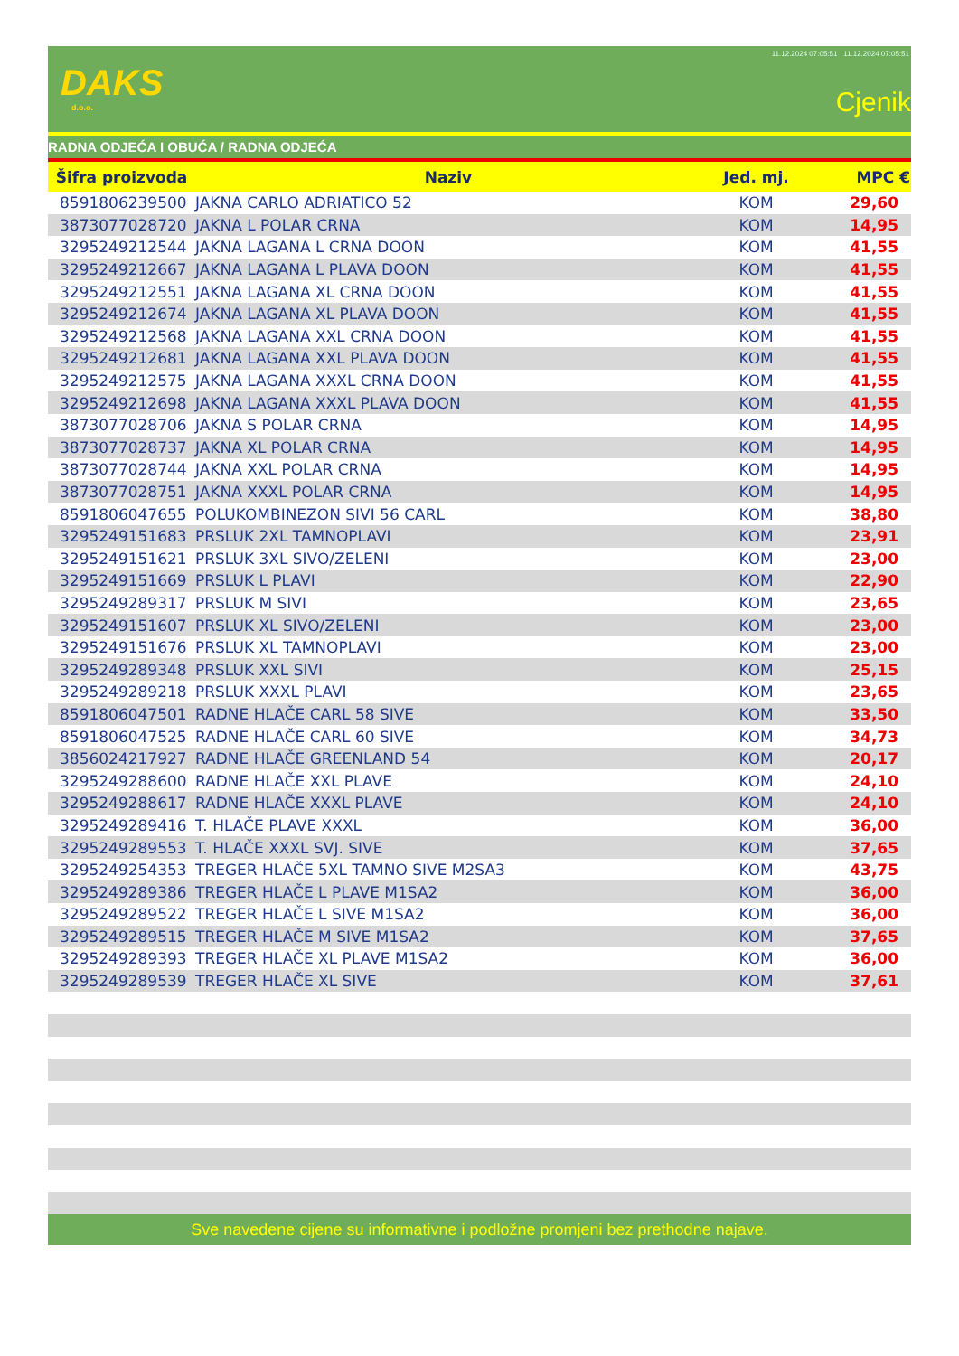DAKS
d.o.o.
11.12.2024 07:05:51 11.12.2024 07:05:51
Cjenik
RADNA ODJEĆA I OBUĆA / RADNA ODJEĆA
| Šifra proizvoda | Naziv | Jed. mj. | MPC € |
| --- | --- | --- | --- |
| 8591806239500 | JAKNA CARLO ADRIATICO 52 | KOM | 29,60 |
| 3873077028720 | JAKNA L POLAR CRNA | KOM | 14,95 |
| 3295249212544 | JAKNA LAGANA L CRNA DOON | KOM | 41,55 |
| 3295249212667 | JAKNA LAGANA L PLAVA DOON | KOM | 41,55 |
| 3295249212551 | JAKNA LAGANA XL CRNA DOON | KOM | 41,55 |
| 3295249212674 | JAKNA LAGANA XL PLAVA DOON | KOM | 41,55 |
| 3295249212568 | JAKNA LAGANA XXL CRNA DOON | KOM | 41,55 |
| 3295249212681 | JAKNA LAGANA XXL PLAVA DOON | KOM | 41,55 |
| 3295249212575 | JAKNA LAGANA XXXL CRNA DOON | KOM | 41,55 |
| 3295249212698 | JAKNA LAGANA XXXL PLAVA DOON | KOM | 41,55 |
| 3873077028706 | JAKNA S POLAR CRNA | KOM | 14,95 |
| 3873077028737 | JAKNA XL POLAR CRNA | KOM | 14,95 |
| 3873077028744 | JAKNA XXL POLAR CRNA | KOM | 14,95 |
| 3873077028751 | JAKNA XXXL POLAR CRNA | KOM | 14,95 |
| 8591806047655 | POLUKOMBINEZON SIVI 56 CARL | KOM | 38,80 |
| 3295249151683 | PRSLUK 2XL TAMNOPLAVI | KOM | 23,91 |
| 3295249151621 | PRSLUK 3XL SIVO/ZELENI | KOM | 23,00 |
| 3295249151669 | PRSLUK L PLAVI | KOM | 22,90 |
| 3295249289317 | PRSLUK M SIVI | KOM | 23,65 |
| 3295249151607 | PRSLUK XL SIVO/ZELENI | KOM | 23,00 |
| 3295249151676 | PRSLUK XL TAMNOPLAVI | KOM | 23,00 |
| 3295249289348 | PRSLUK XXL SIVI | KOM | 25,15 |
| 3295249289218 | PRSLUK XXXL PLAVI | KOM | 23,65 |
| 8591806047501 | RADNE HLAČE CARL 58 SIVE | KOM | 33,50 |
| 8591806047525 | RADNE HLAČE CARL 60 SIVE | KOM | 34,73 |
| 3856024217927 | RADNE HLAČE GREENLAND 54 | KOM | 20,17 |
| 3295249288600 | RADNE HLAČE XXL PLAVE | KOM | 24,10 |
| 3295249288617 | RADNE HLAČE XXXL PLAVE | KOM | 24,10 |
| 3295249289416 | T. HLAČE PLAVE XXXL | KOM | 36,00 |
| 3295249289553 | T. HLAČE XXXL SVJ. SIVE | KOM | 37,65 |
| 3295249254353 | TREGER HLAČE 5XL TAMNO SIVE M2SA3 | KOM | 43,75 |
| 3295249289386 | TREGER HLAČE L PLAVE M1SA2 | KOM | 36,00 |
| 3295249289522 | TREGER HLAČE L SIVE M1SA2 | KOM | 36,00 |
| 3295249289515 | TREGER HLAČE M SIVE M1SA2 | KOM | 37,65 |
| 3295249289393 | TREGER HLAČE XL PLAVE M1SA2 | KOM | 36,00 |
| 3295249289539 | TREGER HLAČE XL SIVE | KOM | 37,61 |
Sve navedene cijene su informativne i podložne promjeni bez prethodne najave.